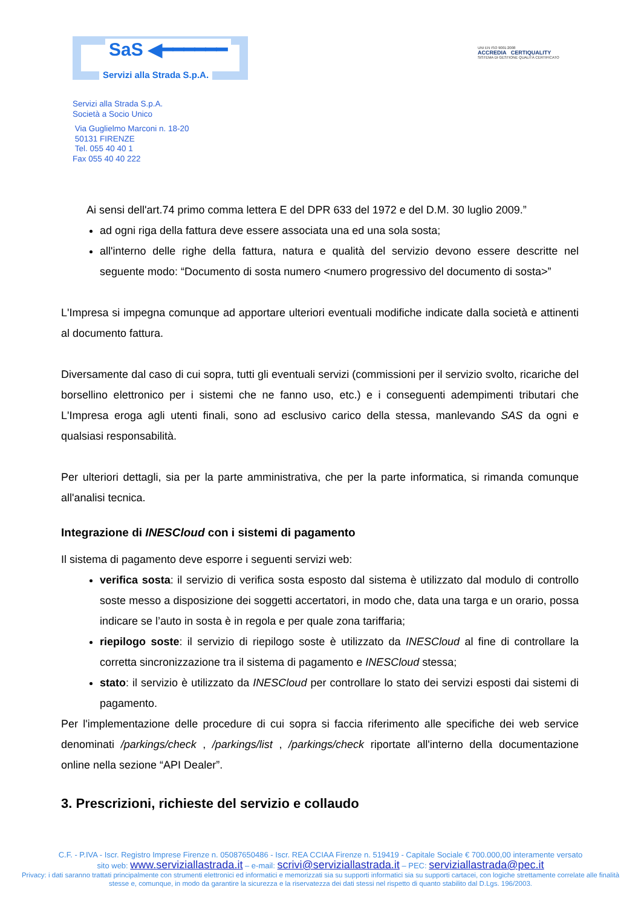SaS ◀━━━━━━
Servizi alla Strada S.p.A.
UNI EN ISO 9001:2008
ACCREDIA CERTIQUALITY
SISTEMA DI GESTIONE QUALITÀ CERTIFICATO
Servizi alla Strada S.p.A.
Società a Socio Unico
Via Guglielmo Marconi n. 18-20
50131 FIRENZE
Tel. 055 40 40 1
Fax 055 40 40 222
Ai sensi dell'art.74 primo comma lettera E del DPR 633 del 1972 e del D.M. 30 luglio 2009.”
ad ogni riga della fattura deve essere associata una ed una sola sosta;
all'interno delle righe della fattura, natura e qualità del servizio devono essere descritte nel seguente modo: “Documento di sosta numero <numero progressivo del documento di sosta>”
L'Impresa si impegna comunque ad apportare ulteriori eventuali modifiche indicate dalla società e attinenti al documento fattura.
Diversamente dal caso di cui sopra, tutti gli eventuali servizi (commissioni per il servizio svolto, ricariche del borsellino elettronico per i sistemi che ne fanno uso, etc.) e i conseguenti adempimenti tributari che L'Impresa eroga agli utenti finali, sono ad esclusivo carico della stessa, manlevando SAS da ogni e qualsiasi responsabilità.
Per ulteriori dettagli, sia per la parte amministrativa, che per la parte informatica, si rimanda comunque all'analisi tecnica.
Integrazione di INESCloud con i sistemi di pagamento
Il sistema di pagamento deve esporre i seguenti servizi web:
verifica sosta: il servizio di verifica sosta esposto dal sistema è utilizzato dal modulo di controllo soste messo a disposizione dei soggetti accertatori, in modo che, data una targa e un orario, possa indicare se l’auto in sosta è in regola e per quale zona tariffaria;
riepilogo soste: il servizio di riepilogo soste è utilizzato da INESCloud al fine di controllare la corretta sincronizzazione tra il sistema di pagamento e INESCloud stessa;
stato: il servizio è utilizzato da INESCloud per controllare lo stato dei servizi esposti dai sistemi di pagamento.
Per l'implementazione delle procedure di cui sopra si faccia riferimento alle specifiche dei web service denominati /parkings/check , /parkings/list , /parkings/check riportate all'interno della documentazione online nella sezione “API Dealer”.
3. Prescrizioni, richieste del servizio e collaudo
C.F. - P.IVA - Iscr. Registro Imprese Firenze n. 05087650486 - Iscr. REA CCIAA Firenze n. 519419 - Capitale Sociale € 700.000,00 interamente versato
sito web: www.serviziallastrada.it – e-mail: scrivi@serviziallastrada.it – PEC: serviziallastrada@pec.it
Privacy: i dati saranno trattati principalmente con strumenti elettronici ed informatici e memorizzati sia su supporti informatici sia su supporti cartacei, con logiche strettamente correlate alle finalità stesse e, comunque, in modo da garantire la sicurezza e la riservatezza dei dati stessi nel rispetto di quanto stabilito dal D.Lgs. 196/2003.